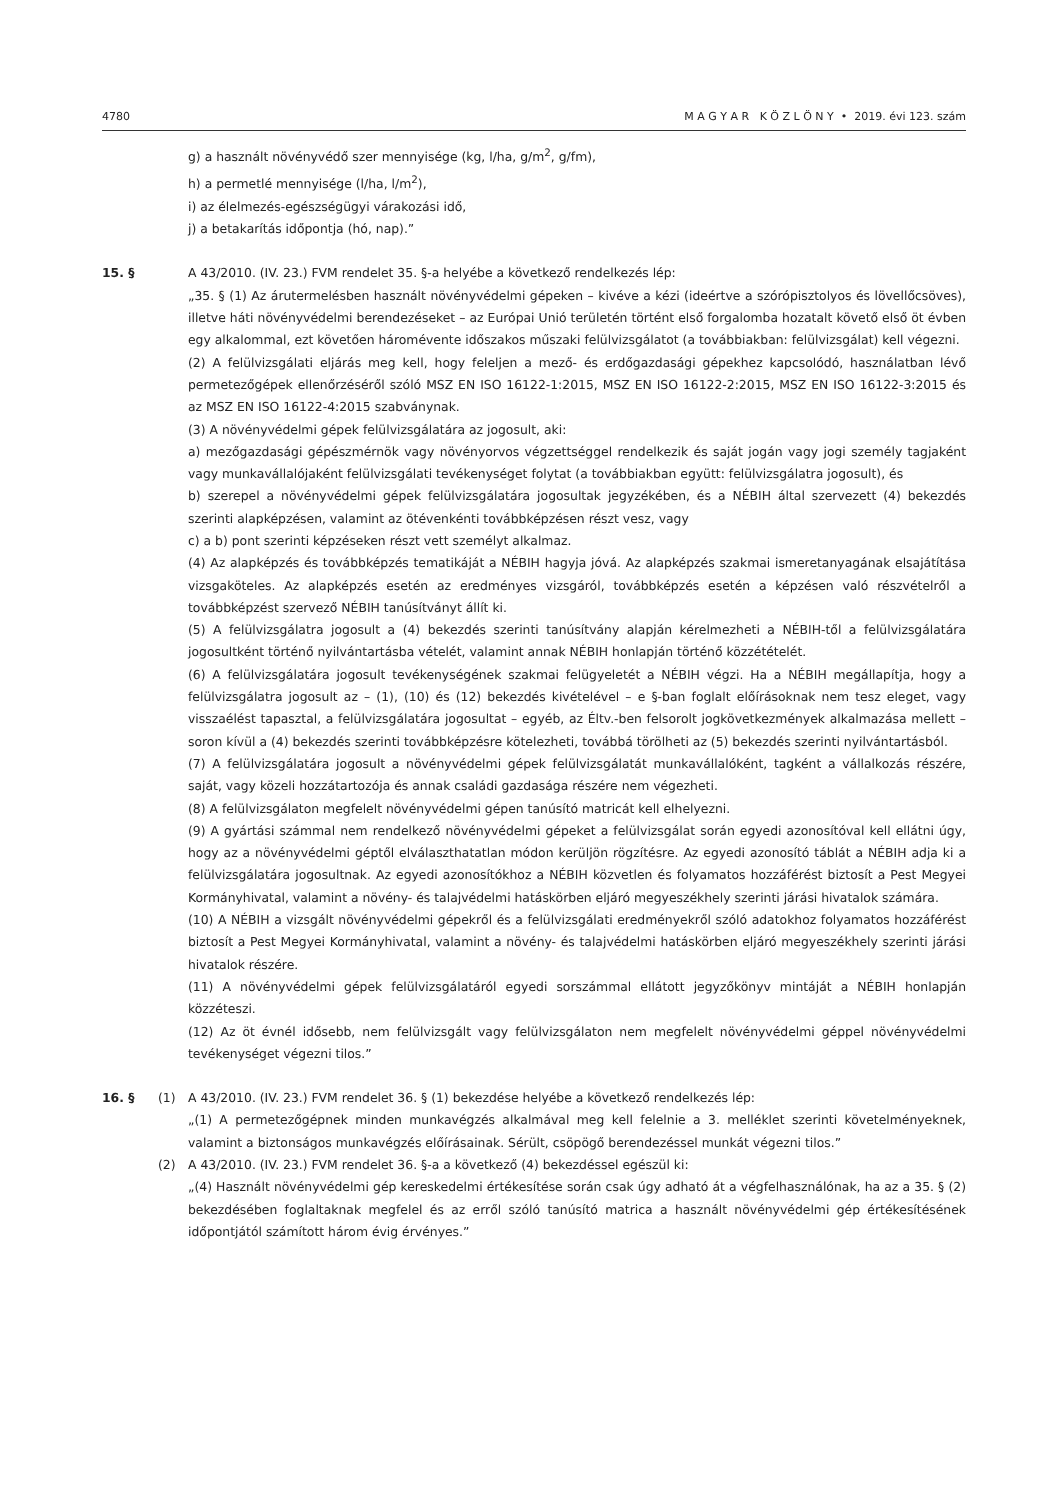4780 M A G Y A R K Ö Z L Ö N Y • 2019. évi 123. szám
g) a használt növényvédő szer mennyisége (kg, l/ha, g/m<sup>2</sup>, g/fm),
h) a permetlé mennyisége (l/ha, l/m<sup>2</sup>),
i) az élelmezés-egészségügyi várakozási idő,
j) a betakarítás időpontja (hó, nap).”
15. § A 43/2010. (IV. 23.) FVM rendelet 35. §-a helyébe a következő rendelkezés lép:
„35. § (1) Az árutermelésben használt növényvédelmi gépeken – kivéve a kézi (ideértve a szórópisztolyos és lövellőcsöves), illetve háti növényvédelmi berendezéseket – az Európai Unió területén történt első forgalomba hozatalt követő első öt évben egy alkalommal, ezt követően háromévente időszakos műszaki felülvizsgálatot (a továbbiakban: felülvizsgálat) kell végezni.
(2) A felülvizsgálati eljárás meg kell, hogy feleljen a mező- és erdőgazdasági gépekhez kapcsolódó, használatban lévő permetezőgépek ellenőrzéséről szóló MSZ EN ISO 16122-1:2015, MSZ EN ISO 16122-2:2015, MSZ EN ISO 16122-3:2015 és az MSZ EN ISO 16122-4:2015 szabványnak.
(3) A növényvédelmi gépek felülvizsgálatára az jogosult, aki:
a) mezőgazdasági gépészmérnök vagy növényorvos végzettséggel rendelkezik és saját jogán vagy jogi személy tagjaként vagy munkavállalójaként felülvizsgálati tevékenységet folytat (a továbbiakban együtt: felülvizsgálatra jogosult), és
b) szerepel a növényvédelmi gépek felülvizsgálatára jogosultak jegyzékében, és a NÉBIH által szervezett (4) bekezdés szerinti alapképzésen, valamint az ötévenkénti továbbképzésen részt vesz, vagy
c) a b) pont szerinti képzéseken részt vett személyt alkalmaz.
(4) Az alapképzés és továbbképzés tematikáját a NÉBIH hagyja jóvá. Az alapképzés szakmai ismeretanyagának elsajátítása vizsgaköteles. Az alapképzés esetén az eredményes vizsgáról, továbbképzés esetén a képzésen való részvételről a továbbképzést szervező NÉBIH tanúsítványt állít ki.
(5) A felülvizsgálatra jogosult a (4) bekezdés szerinti tanúsítvány alapján kérelmezheti a NÉBIH-től a felülvizsgálatára jogosultként történő nyilvántartásba vételét, valamint annak NÉBIH honlapján történő közzétételét.
(6) A felülvizsgálatára jogosult tevékenységének szakmai felügyeletét a NÉBIH végzi. Ha a NÉBIH megállapítja, hogy a felülvizsgálatra jogosult az – (1), (10) és (12) bekezdés kivételével – e §-ban foglalt előírásoknak nem tesz eleget, vagy visszaélést tapasztal, a felülvizsgálatára jogosultat – egyéb, az Éltv.-ben felsorolt jogkövetkezmények alkalmazása mellett – soron kívül a (4) bekezdés szerinti továbbképzésre kötelezheti, továbbá törölheti az (5) bekezdés szerinti nyilvántartásból.
(7) A felülvizsgálatára jogosult a növényvédelmi gépek felülvizsgálatát munkavállalóként, tagként a vállalkozás részére, saját, vagy közeli hozzátartozója és annak családi gazdasága részére nem végezheti.
(8) A felülvizsgálaton megfelelt növényvédelmi gépen tanúsító matricát kell elhelyezni.
(9) A gyártási számmal nem rendelkező növényvédelmi gépeket a felülvizsgálat során egyedi azonosítóval kell ellátni úgy, hogy az a növényvédelmi géptől elválaszthatatlan módon kerüljön rögzítésre. Az egyedi azonosító táblát a NÉBIH adja ki a felülvizsgálatára jogosultnak. Az egyedi azonosítókhoz a NÉBIH közvetlen és folyamatos hozzáférést biztosít a Pest Megyei Kormányhivatal, valamint a növény- és talajvédelmi hatáskörben eljáró megyeszékhely szerinti járási hivatalok számára.
(10) A NÉBIH a vizsgált növényvédelmi gépekről és a felülvizsgálati eredményekről szóló adatokhoz folyamatos hozzáférést biztosít a Pest Megyei Kormányhivatal, valamint a növény- és talajvédelmi hatáskörben eljáró megyeszékhely szerinti járási hivatalok részére.
(11) A növényvédelmi gépek felülvizsgálatáról egyedi sorszámmal ellátott jegyzőkönyv mintáját a NÉBIH honlapján közzéteszi.
(12) Az öt évnél idősebb, nem felülvizsgált vagy felülvizsgálaton nem megfelelt növényvédelmi géppel növényvédelmi tevékenységet végezni tilos.”
16. § (1) A 43/2010. (IV. 23.) FVM rendelet 36. § (1) bekezdése helyébe a következő rendelkezés lép:
„(1) A permetezőgépnek minden munkavégzés alkalmával meg kell felelnie a 3. melléklet szerinti követelményeknek, valamint a biztonságos munkavégzés előírásainak. Sérült, csöpögő berendezéssel munkát végezni tilos.”
(2) A 43/2010. (IV. 23.) FVM rendelet 36. §-a a következő (4) bekezdéssel egészül ki:
„(4) Használt növényvédelmi gép kereskedelmi értékesítése során csak úgy adható át a végfelhasználónak, ha az a 35. § (2) bekezdésében foglaltaknak megfelel és az erről szóló tanúsító matrica a használt növényvédelmi gép értékesítésének időpontjától számított három évig érvényes.”